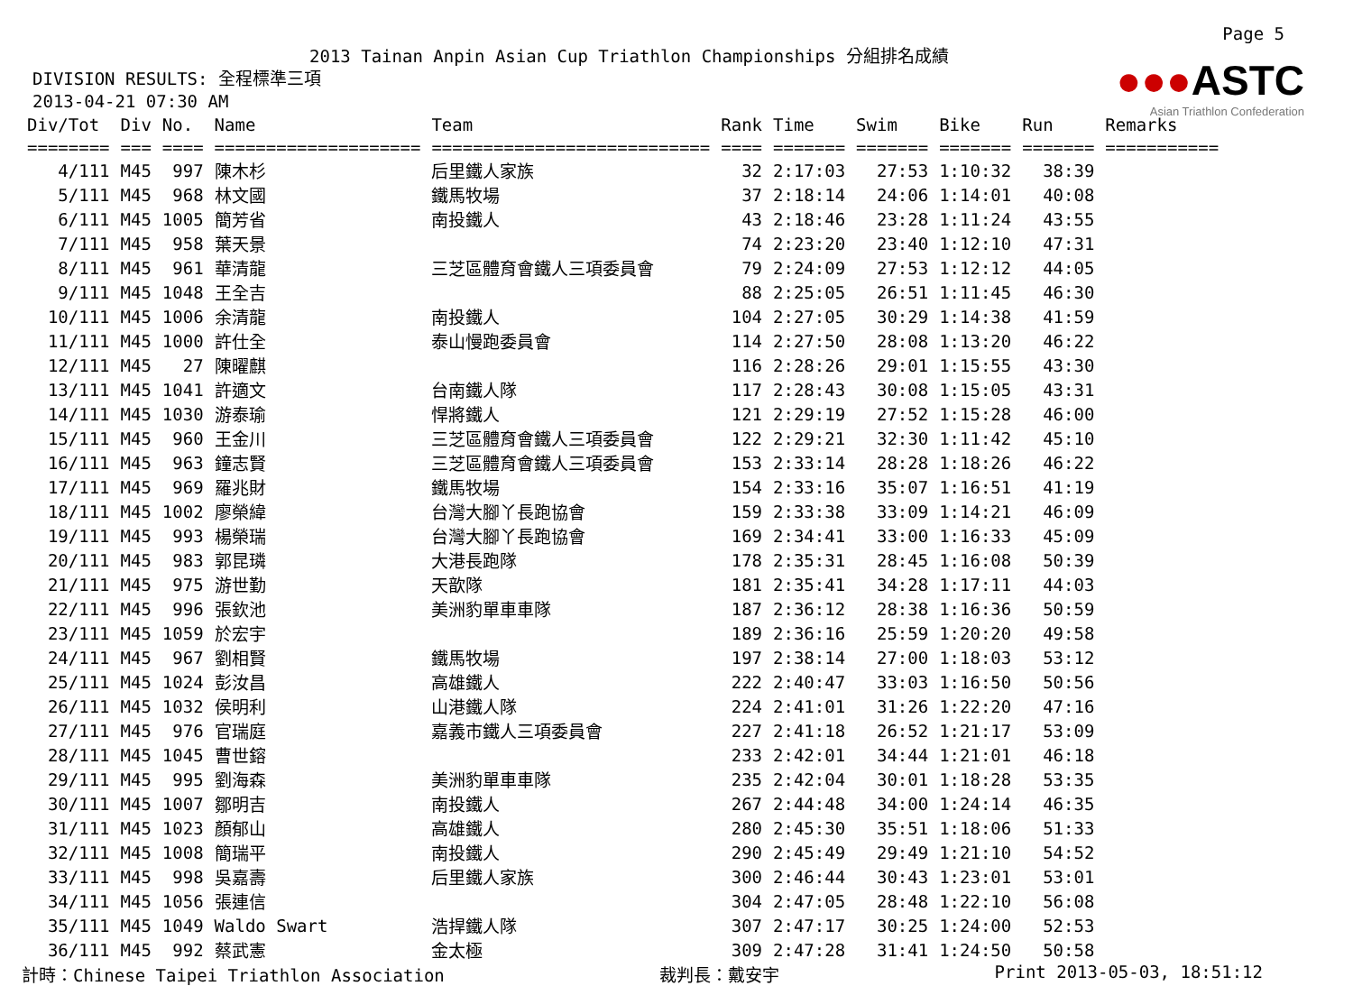Page 5
●●●ASTC
Asian Triathlon Confederation
2013 Tainan Anpin Asian Cup Triathlon Championships 分組排名成績
DIVISION RESULTS: 全程標準三項
2013-04-21 07:30 AM
| Div/Tot | Div | No. | Name | Team | Rank | Time | Swim | Bike | Run | Remarks |
| --- | --- | --- | --- | --- | --- | --- | --- | --- | --- | --- |
| ======== | === | ==== | ==================== | =========================== | ==== | ======= | ======= | ======= | ======= | =========== |
| 4/111 | M45 | 997 | 陳木杉 | 后里鐵人家族 | 32 | 2:17:03 | 27:53 | 1:10:32 | 38:39 | |
| 5/111 | M45 | 968 | 林文國 | 鐵馬牧場 | 37 | 2:18:14 | 24:06 | 1:14:01 | 40:08 | |
| 6/111 | M45 | 1005 | 簡芳省 | 南投鐵人 | 43 | 2:18:46 | 23:28 | 1:11:24 | 43:55 | |
| 7/111 | M45 | 958 | 葉天景 | | 74 | 2:23:20 | 23:40 | 1:12:10 | 47:31 | |
| 8/111 | M45 | 961 | 華清龍 | 三芝區體育會鐵人三項委員會 | 79 | 2:24:09 | 27:53 | 1:12:12 | 44:05 | |
| 9/111 | M45 | 1048 | 王全吉 | | 88 | 2:25:05 | 26:51 | 1:11:45 | 46:30 | |
| 10/111 | M45 | 1006 | 余清龍 | 南投鐵人 | 104 | 2:27:05 | 30:29 | 1:14:38 | 41:59 | |
| 11/111 | M45 | 1000 | 許仕全 | 泰山慢跑委員會 | 114 | 2:27:50 | 28:08 | 1:13:20 | 46:22 | |
| 12/111 | M45 | 27 | 陳曜麒 | | 116 | 2:28:26 | 29:01 | 1:15:55 | 43:30 | |
| 13/111 | M45 | 1041 | 許適文 | 台南鐵人隊 | 117 | 2:28:43 | 30:08 | 1:15:05 | 43:31 | |
| 14/111 | M45 | 1030 | 游泰瑜 | 悍將鐵人 | 121 | 2:29:19 | 27:52 | 1:15:28 | 46:00 | |
| 15/111 | M45 | 960 | 王金川 | 三芝區體育會鐵人三項委員會 | 122 | 2:29:21 | 32:30 | 1:11:42 | 45:10 | |
| 16/111 | M45 | 963 | 鐘志賢 | 三芝區體育會鐵人三項委員會 | 153 | 2:33:14 | 28:28 | 1:18:26 | 46:22 | |
| 17/111 | M45 | 969 | 羅兆財 | 鐵馬牧場 | 154 | 2:33:16 | 35:07 | 1:16:51 | 41:19 | |
| 18/111 | M45 | 1002 | 廖榮緯 | 台灣大腳丫長跑協會 | 159 | 2:33:38 | 33:09 | 1:14:21 | 46:09 | |
| 19/111 | M45 | 993 | 楊榮瑞 | 台灣大腳丫長跑協會 | 169 | 2:34:41 | 33:00 | 1:16:33 | 45:09 | |
| 20/111 | M45 | 983 | 郭昆璘 | 大港長跑隊 | 178 | 2:35:31 | 28:45 | 1:16:08 | 50:39 | |
| 21/111 | M45 | 975 | 游世勤 | 天歆隊 | 181 | 2:35:41 | 34:28 | 1:17:11 | 44:03 | |
| 22/111 | M45 | 996 | 張欽池 | 美洲豹單車車隊 | 187 | 2:36:12 | 28:38 | 1:16:36 | 50:59 | |
| 23/111 | M45 | 1059 | 於宏宇 | | 189 | 2:36:16 | 25:59 | 1:20:20 | 49:58 | |
| 24/111 | M45 | 967 | 劉相賢 | 鐵馬牧場 | 197 | 2:38:14 | 27:00 | 1:18:03 | 53:12 | |
| 25/111 | M45 | 1024 | 彭汝昌 | 高雄鐵人 | 222 | 2:40:47 | 33:03 | 1:16:50 | 50:56 | |
| 26/111 | M45 | 1032 | 侯明利 | 山港鐵人隊 | 224 | 2:41:01 | 31:26 | 1:22:20 | 47:16 | |
| 27/111 | M45 | 976 | 官瑞庭 | 嘉義市鐵人三項委員會 | 227 | 2:41:18 | 26:52 | 1:21:17 | 53:09 | |
| 28/111 | M45 | 1045 | 曹世鎔 | | 233 | 2:42:01 | 34:44 | 1:21:01 | 46:18 | |
| 29/111 | M45 | 995 | 劉海森 | 美洲豹單車車隊 | 235 | 2:42:04 | 30:01 | 1:18:28 | 53:35 | |
| 30/111 | M45 | 1007 | 鄒明吉 | 南投鐵人 | 267 | 2:44:48 | 34:00 | 1:24:14 | 46:35 | |
| 31/111 | M45 | 1023 | 顏郁山 | 高雄鐵人 | 280 | 2:45:30 | 35:51 | 1:18:06 | 51:33 | |
| 32/111 | M45 | 1008 | 簡瑞平 | 南投鐵人 | 290 | 2:45:49 | 29:49 | 1:21:10 | 54:52 | |
| 33/111 | M45 | 998 | 吳嘉壽 | 后里鐵人家族 | 300 | 2:46:44 | 30:43 | 1:23:01 | 53:01 | |
| 34/111 | M45 | 1056 | 張連信 | | 304 | 2:47:05 | 28:48 | 1:22:10 | 56:08 | |
| 35/111 | M45 | 1049 | Waldo Swart | 浩捍鐵人隊 | 307 | 2:47:17 | 30:25 | 1:24:00 | 52:53 | |
| 36/111 | M45 | 992 | 蔡武憲 | 金太極 | 309 | 2:47:28 | 31:41 | 1:24:50 | 50:58 | |
計時：Chinese Taipei Triathlon Association 裁判長：戴安宇 Print 2013-05-03, 18:51:12